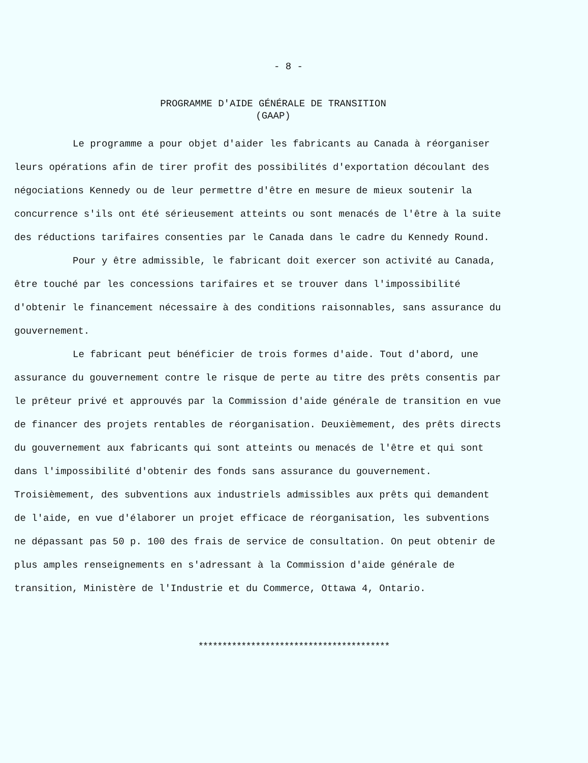- 8 -
PROGRAMME D'AIDE GÉNÉRALE DE TRANSITION
(GAAP)
Le programme a pour objet d'aider les fabricants au Canada à réorganiser leurs opérations afin de tirer profit des possibilités d'exportation découlant des négociations Kennedy ou de leur permettre d'être en mesure de mieux soutenir la concurrence s'ils ont été sérieusement atteints ou sont menacés de l'être à la suite des réductions tarifaires consenties par le Canada dans le cadre du Kennedy Round.
Pour y être admissible, le fabricant doit exercer son activité au Canada, être touché par les concessions tarifaires et se trouver dans l'impossibilité d'obtenir le financement nécessaire à des conditions raisonnables, sans assurance du gouvernement.
Le fabricant peut bénéficier de trois formes d'aide. Tout d'abord, une assurance du gouvernement contre le risque de perte au titre des prêts consentis par le prêteur privé et approuvés par la Commission d'aide générale de transition en vue de financer des projets rentables de réorganisation. Deuxièmement, des prêts directs du gouvernement aux fabricants qui sont atteints ou menacés de l'être et qui sont dans l'impossibilité d'obtenir des fonds sans assurance du gouvernement. Troisièmement, des subventions aux industriels admissibles aux prêts qui demandent de l'aide, en vue d'élaborer un projet efficace de réorganisation, les subventions ne dépassant pas 50 p. 100 des frais de service de consultation. On peut obtenir de plus amples renseignements en s'adressant à la Commission d'aide générale de transition, Ministère de l'Industrie et du Commerce, Ottawa 4, Ontario.
****************************************